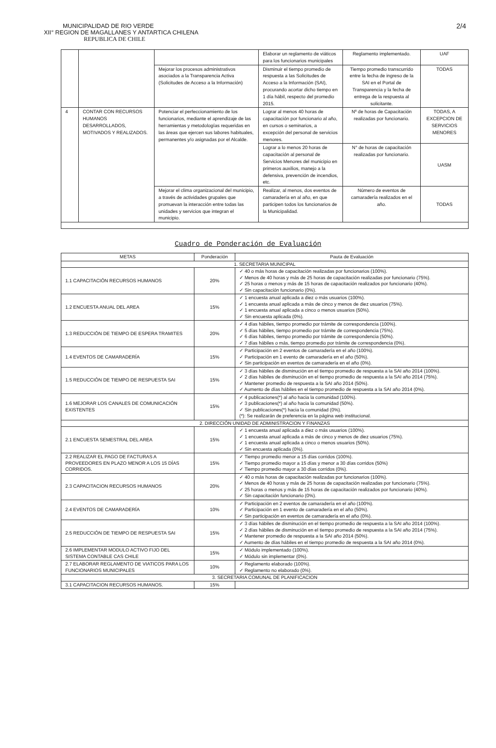2/4
MUNICIPALIDAD DE RIO VERDE
XII° REGION DE MAGALLANES Y ANTARTICA CHILENA
REPUBLICA DE CHILE
| | | | Elaborar un reglamento de viáticos para los funcionarios municipales | Reglamento implementado. | UAF |
| | | Mejorar los procesos administrativos asociados a la Transparencia Activa (Solicitudes de Acceso a la Información) | Disminuir el tiempo promedio de respuesta a las Solicitudes de Acceso a la Información (SAI), procurando acortar dicho tiempo en 1 día hábil, respecto del promedio 2015. | Tiempo promedio transcurrido entre la fecha de ingreso de la SAI en el Portal de Transparencia y la fecha de entrega de la respuesta al solicitante. | TODAS |
| 4 | CONTAR CON RECURSOS HUMANOS DESARROLLADOS, MOTIVADOS Y REALIZADOS. | Potenciar el perfeccionamiento de los funcionarios, mediante el aprendizaje de las herramientas y metodologías requeridas en las áreas que ejercen sus labores habituales, permanentes y/o asignadas por el Alcalde. | Lograr al menos 40 horas de capacitación por funcionario al año, en cursos o seminarios, a excepción del personal de servicios menores. | Nº de horas de Capacitación realizadas por funcionario. | TODAS, A EXCEPCION DE SERVICIOS MENORES |
| | | | Lograr a lo menos 20 horas de capacitación al personal de Servicios Menores del municipio en primeros auxilios, manejo a la defensiva, prevención de incendios, etc. | N° de horas de capacitación realizadas por funcionario. | UASM |
| | | Mejorar el clima organizacional del municipio, a través de actividades grupales que promuevan la interacción entre todas las unidades y servicios que integran el municipio. | Realizar, al menos, dos eventos de camaradería en al año, en que participen todos los funcionarios de la Municipalidad. | Número de eventos de camaradería realizados en el año. | TODAS |
Cuadro de Ponderación de Evaluación
| METAS | Ponderación | Pauta de Evaluación |
| --- | --- | --- |
| 1. SECRETARIA MUNICIPAL | | |
| 1.1 CAPACITACIÓN RECURSOS HUMANOS | 20% | ✓ 40 o más horas de capacitación realizadas por funcionarios (100%). ✓ Menos de 40 horas y más de 25 horas de capacitación realizadas por funcionario (75%). ✓ 25 horas o menos y más de 15 horas de capacitación realizados por funcionario (40%). ✓ Sin capacitación funcionario (0%). |
| 1.2 ENCUESTA ANUAL DEL AREA | 15% | ✓ 1 encuesta anual aplicada a diez o más usuarios (100%). ✓ 1 encuesta anual aplicada a más de cinco y menos de diez usuarios (75%). ✓ 1 encuesta anual aplicada a cinco o menos usuarios (50%). ✓ Sin encuesta aplicada (0%). |
| 1.3 REDUCCIÓN DE TIEMPO DE ESPERA TRAMITES | 20% | ✓ 4 días hábiles, tiempo promedio por trámite de correspondencia (100%). ✓ 5 días hábiles, tiempo promedio por trámite de correspondencia (75%). ✓ 6 días hábiles, tiempo promedio por trámite de correspondencia (50%). ✓ 7 días hábiles o más, tiempo promedio por trámite de correspondencia (0%). |
| 1.4 EVENTOS DE CAMARADERÍA | 15% | ✓ Participación en 2 eventos de camaradería en el año (100%). ✓ Participación en 1 evento de camaradería en el año (50%). ✓ Sin participación en eventos de camaradería en el año (0%). |
| 1.5 REDUCCIÓN DE TIEMPO DE RESPUESTA SAI | 15% | ✓ 3 días hábiles de disminución en el tiempo promedio de respuesta a la SAI año 2014 (100%). ✓ 2 días hábiles de disminución en el tiempo promedio de respuesta a la SAI año 2014 (75%). ✓ Mantener promedio de respuesta a la SAI año 2014 (50%). ✓ Aumento de días hábiles en el tiempo promedio de respuesta a la SAI año 2014 (0%). |
| 1.6 MEJORAR LOS CANALES DE COMUNICACIÓN EXISTENTES | 15% | ✓ 4 publicaciones(*) al año hacia la comunidad (100%). ✓ 3 publicaciones(*) al año hacia la comunidad (50%). ✓ Sin publicaciones(*) hacia la comunidad (0%). (*): Se realizarán de preferencia en la página web institucional. |
| 2. DIRECCIÓN UNIDAD DE ADMINISTRACION Y FINANZAS | | |
| 2.1 ENCUESTA SEMESTRAL DEL AREA | 15% | ✓ 1 encuesta anual aplicada a diez o más usuarios (100%). ✓ 1 encuesta anual aplicada a más de cinco y menos de diez usuarios (75%). ✓ 1 encuesta anual aplicada a cinco o menos usuarios (50%). ✓ Sin encuesta aplicada (0%). |
| 2.2 REALIZAR EL PAGO DE FACTURAS A PROVEEDORES EN PLAZO MENOR A LOS 15 DÍAS CORRIDOS. | 15% | ✓ Tiempo promedio menor a 15 días corridos (100%). ✓ Tiempo promedio mayor a 15 días y menor a 30 días corridos (50%) ✓ Tiempo promedio mayor a 30 días corridos (0%). |
| 2.3 CAPACITACION RECURSOS HUMANOS | 20% | ✓ 40 o más horas de capacitación realizadas por funcionarios (100%). ✓ Menos de 40 horas y más de 25 horas de capacitación realizadas por funcionario (75%). ✓ 25 horas o menos y más de 15 horas de capacitación realizados por funcionario (40%). ✓ Sin capacitación funcionario (0%). |
| 2.4 EVENTOS DE CAMARADERÍA | 10% | ✓ Participación en 2 eventos de camaradería en el año (100%). ✓ Participación en 1 evento de camaradería en el año (50%). ✓ Sin participación en eventos de camaradería en el año (0%). |
| 2.5 REDUCCIÓN DE TIEMPO DE RESPUESTA SAI | 15% | ✓ 3 días hábiles de disminución en el tiempo promedio de respuesta a la SAI año 2014 (100%). ✓ 2 días hábiles de disminución en el tiempo promedio de respuesta a la SAI año 2014 (75%). ✓ Mantener promedio de respuesta a la SAI año 2014 (50%). ✓ Aumento de días hábiles en el tiempo promedio de respuesta a la SAI año 2014 (0%). |
| 2.6 IMPLEMENTAR MODULO ACTIVO FIJO DEL SISTEMA CONTABLE CAS CHILE | 15% | ✓ Módulo implementado (100%). ✓ Módulo sin implementar (0%). |
| 2.7 ELABORAR REGLAMENTO DE VIATICOS PARA LOS FUNCIONARIOS MUNICIPALES | 10% | ✓ Reglamento elaborado (100%). ✓ Reglamento no elaborado (0%). |
| 3. SECRETARIA COMUNAL DE PLANIFICACION | | |
| 3.1 CAPACITACION RECURSOS HUMANOS. | 15% | |